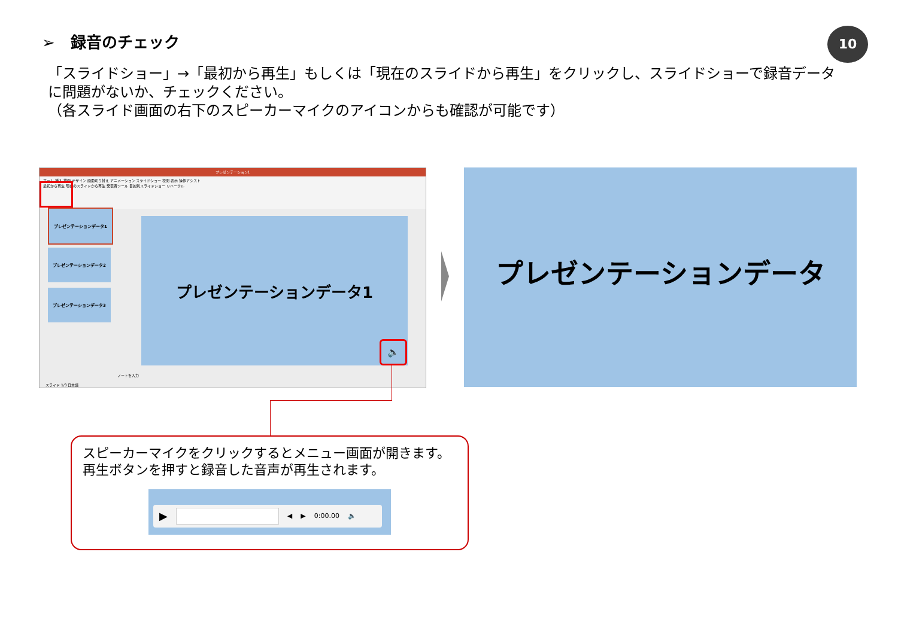➢　録音のチェック 10
「スライドショー」→「最初から再生」もしくは「現在のスライドから再生」をクリックし、スライドショーで録音データに問題がないか、チェックください。
（各スライド画面の右下のスピーカーマイクのアイコンからも確認が可能です）
プレゼンテーション1
ホーム 挿入 描画 デザイン 画面切り替え アニメーション スライドショー 校閲 表示 操作アシスト
最初から再生 現在のスライドから再生 発表者ツール 目的別スライドショー リハーサル
プレゼンテーションデータ1
プレゼンテーションデータ2
プレゼンテーションデータ3
プレゼンテーションデータ1
🔈
ノートを入力
スライド 1/3 日本語
プレゼンテーションデータ
スピーカーマイクをクリックするとメニュー画面が開きます。
再生ボタンを押すと録音した音声が再生されます。
▶ ◀ ▶ 0:00.00 🔈